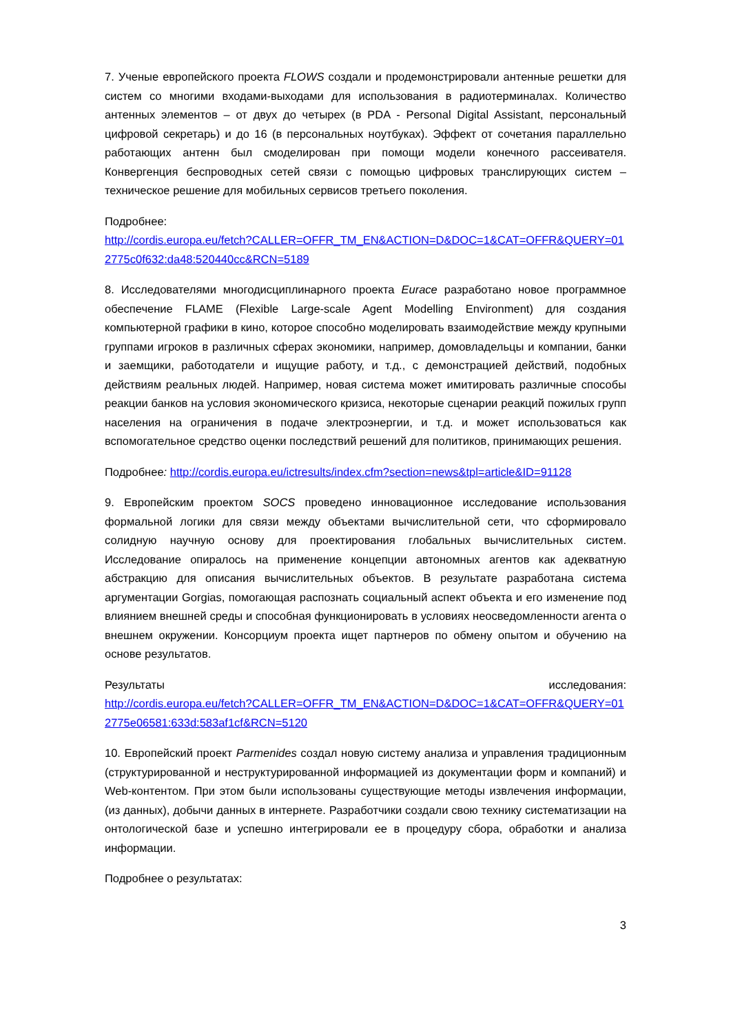7. Ученые европейского проекта FLOWS создали и продемонстрировали антенные решетки для систем со многими входами-выходами для использования в радиотерминалах. Количество антенных элементов – от двух до четырех (в PDA - Personal Digital Assistant, персональный цифровой секретарь) и до 16 (в персональных ноутбуках). Эффект от сочетания параллельно работающих антенн был смоделирован при помощи модели конечного рассеивателя. Конвергенция беспроводных сетей связи с помощью цифровых транслирующих систем – техническое решение для мобильных сервисов третьего поколения.
Подробнее:
http://cordis.europa.eu/fetch?CALLER=OFFR_TM_EN&ACTION=D&DOC=1&CAT=OFFR&QUERY=012775c0f632:da48:520440cc&RCN=5189
8. Исследователями многодисциплинарного проекта Eurace разработано новое программное обеспечение FLAME (Flexible Large-scale Agent Modelling Environment) для создания компьютерной графики в кино, которое способно моделировать взаимодействие между крупными группами игроков в различных сферах экономики, например, домовладельцы и компании, банки и заемщики, работодатели и ищущие работу, и т.д., с демонстрацией действий, подобных действиям реальных людей. Например, новая система может имитировать различные способы реакции банков на условия экономического кризиса, некоторые сценарии реакций пожилых групп населения на ограничения в подаче электроэнергии, и т.д. и может использоваться как вспомогательное средство оценки последствий решений для политиков, принимающих решения.
Подробнее: http://cordis.europa.eu/ictresults/index.cfm?section=news&tpl=article&ID=91128
9. Европейским проектом SOCS проведено инновационное исследование использования формальной логики для связи между объектами вычислительной сети, что сформировало солидную научную основу для проектирования глобальных вычислительных систем. Исследование опиралось на применение концепции автономных агентов как адекватную абстракцию для описания вычислительных объектов. В результате разработана система аргументации Gorgias, помогающая распознать социальный аспект объекта и его изменение под влиянием внешней среды и способная функционировать в условиях неосведомленности агента о внешнем окружении. Консорциум проекта ищет партнеров по обмену опытом и обучению на основе результатов.
Результаты исследования:
http://cordis.europa.eu/fetch?CALLER=OFFR_TM_EN&ACTION=D&DOC=1&CAT=OFFR&QUERY=012775e06581:633d:583af1cf&RCN=5120
10. Европейский проект Parmenides создал новую систему анализа и управления традиционным (структурированной и неструктурированной информацией из документации форм и компаний) и Web-контентом. При этом были использованы существующие методы извлечения информации, (из данных), добычи данных в интернете. Разработчики создали свою технику систематизации на онтологической базе и успешно интегрировали ее в процедуру сбора, обработки и анализа информации.
Подробнее о результатах:
3